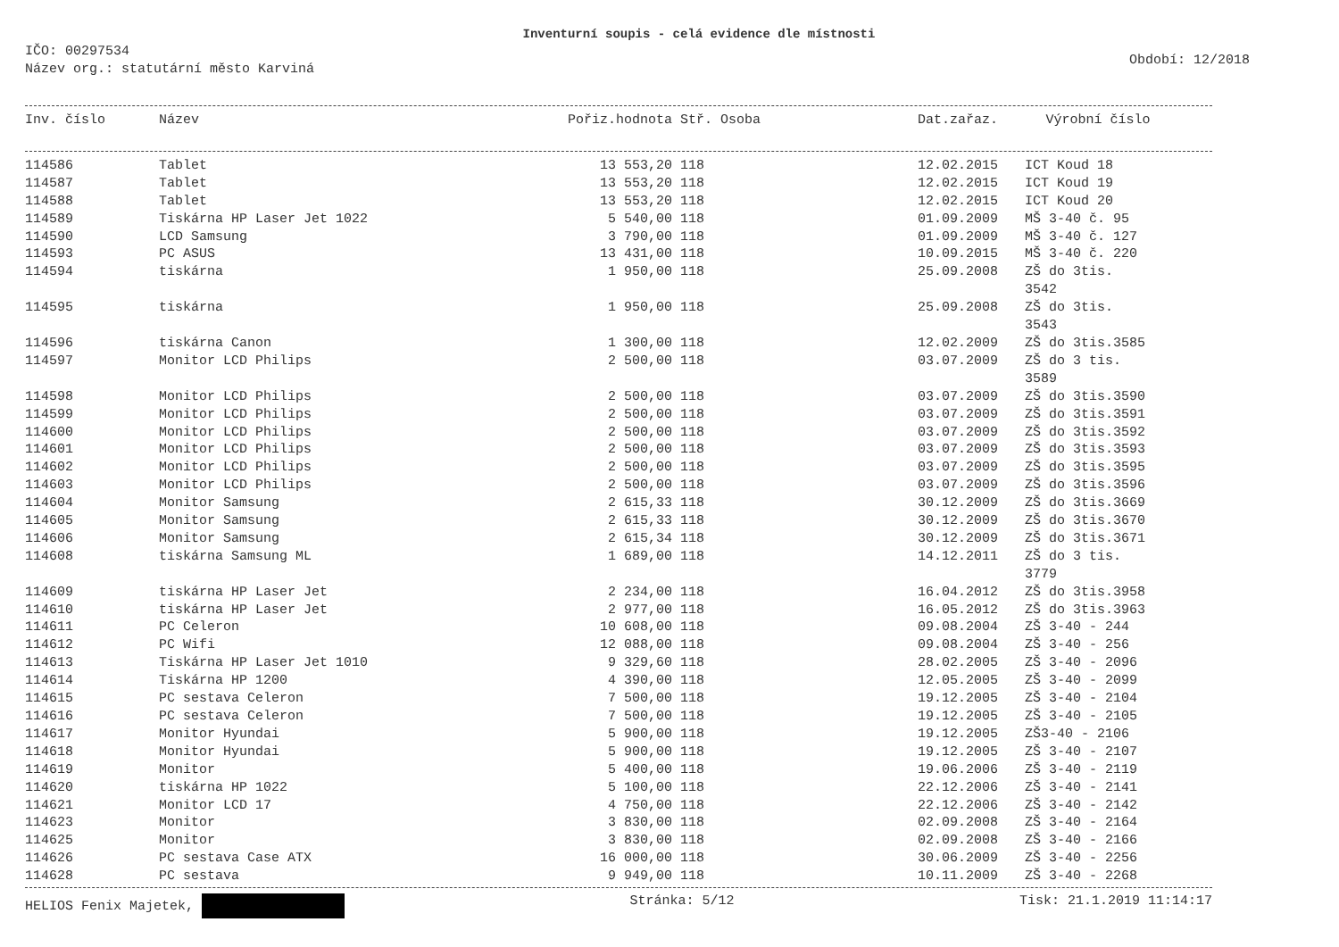Inventurní soupis - celá evidence dle místnosti
IČO: 00297534
Název org.: statutární město Karviná
Období: 12/2018
| Inv. číslo | Název | Pořiz.hodnota Stř. | Osoba | Dat.zařaz. | Výrobní číslo |
| --- | --- | --- | --- | --- | --- |
| 114586 | Tablet | 13 553,20 | 118 | | 12.02.2015 | ICT Koud 18 |
| 114587 | Tablet | 13 553,20 | 118 | | 12.02.2015 | ICT Koud 19 |
| 114588 | Tablet | 13 553,20 | 118 | | 12.02.2015 | ICT Koud 20 |
| 114589 | Tiskárna HP Laser Jet 1022 | 5 540,00 | 118 | | 01.09.2009 | MŠ 3-40 č. 95 |
| 114590 | LCD Samsung | 3 790,00 | 118 | | 01.09.2009 | MŠ 3-40 č. 127 |
| 114593 | PC ASUS | 13 431,00 | 118 | | 10.09.2015 | MŠ 3-40 č. 220 |
| 114594 | tiskárna | 1 950,00 | 118 | | 25.09.2008 | ZŠ do 3tis. 3542 |
| 114595 | tiskárna | 1 950,00 | 118 | | 25.09.2008 | ZŠ do 3tis. 3543 |
| 114596 | tiskárna Canon | 1 300,00 | 118 | | 12.02.2009 | ZŠ do 3tis.3585 |
| 114597 | Monitor LCD Philips | 2 500,00 | 118 | | 03.07.2009 | ZŠ do 3 tis. 3589 |
| 114598 | Monitor LCD Philips | 2 500,00 | 118 | | 03.07.2009 | ZŠ do 3tis.3590 |
| 114599 | Monitor LCD Philips | 2 500,00 | 118 | | 03.07.2009 | ZŠ do 3tis.3591 |
| 114600 | Monitor LCD Philips | 2 500,00 | 118 | | 03.07.2009 | ZŠ do 3tis.3592 |
| 114601 | Monitor LCD Philips | 2 500,00 | 118 | | 03.07.2009 | ZŠ do 3tis.3593 |
| 114602 | Monitor LCD Philips | 2 500,00 | 118 | | 03.07.2009 | ZŠ do 3tis.3595 |
| 114603 | Monitor LCD Philips | 2 500,00 | 118 | | 03.07.2009 | ZŠ do 3tis.3596 |
| 114604 | Monitor Samsung | 2 615,33 | 118 | | 30.12.2009 | ZŠ do 3tis.3669 |
| 114605 | Monitor Samsung | 2 615,33 | 118 | | 30.12.2009 | ZŠ do 3tis.3670 |
| 114606 | Monitor Samsung | 2 615,34 | 118 | | 30.12.2009 | ZŠ do 3tis.3671 |
| 114608 | tiskárna Samsung ML | 1 689,00 | 118 | | 14.12.2011 | ZŠ do 3 tis. 3779 |
| 114609 | tiskárna HP Laser Jet | 2 234,00 | 118 | | 16.04.2012 | ZŠ do 3tis.3958 |
| 114610 | tiskárna HP Laser Jet | 2 977,00 | 118 | | 16.05.2012 | ZŠ do 3tis.3963 |
| 114611 | PC Celeron | 10 608,00 | 118 | | 09.08.2004 | ZŠ 3-40 - 244 |
| 114612 | PC Wifi | 12 088,00 | 118 | | 09.08.2004 | ZŠ 3-40 - 256 |
| 114613 | Tiskárna HP Laser Jet 1010 | 9 329,60 | 118 | | 28.02.2005 | ZŠ 3-40 - 2096 |
| 114614 | Tiskárna HP 1200 | 4 390,00 | 118 | | 12.05.2005 | ZŠ 3-40 - 2099 |
| 114615 | PC sestava Celeron | 7 500,00 | 118 | | 19.12.2005 | ZŠ 3-40 - 2104 |
| 114616 | PC sestava Celeron | 7 500,00 | 118 | | 19.12.2005 | ZŠ 3-40 - 2105 |
| 114617 | Monitor Hyundai | 5 900,00 | 118 | | 19.12.2005 | ZŠ3-40 - 2106 |
| 114618 | Monitor Hyundai | 5 900,00 | 118 | | 19.12.2005 | ZŠ 3-40 - 2107 |
| 114619 | Monitor | 5 400,00 | 118 | | 19.06.2006 | ZŠ 3-40 - 2119 |
| 114620 | tiskárna HP 1022 | 5 100,00 | 118 | | 22.12.2006 | ZŠ 3-40 - 2141 |
| 114621 | Monitor LCD 17 | 4 750,00 | 118 | | 22.12.2006 | ZŠ 3-40 - 2142 |
| 114623 | Monitor | 3 830,00 | 118 | | 02.09.2008 | ZŠ 3-40 - 2164 |
| 114625 | Monitor | 3 830,00 | 118 | | 02.09.2008 | ZŠ 3-40 - 2166 |
| 114626 | PC sestava Case ATX | 16 000,00 | 118 | | 30.06.2009 | ZŠ 3-40 - 2256 |
| 114628 | PC sestava | 9 949,00 | 118 | | 10.11.2009 | ZŠ 3-40 - 2268 |
HELIOS Fenix Majetek, Stránka: 5/12 Tisk: 21.1.2019 11:14:17